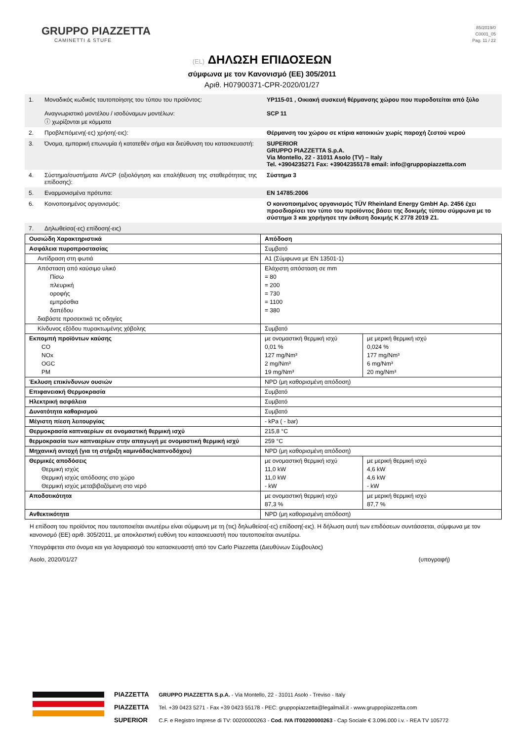GRUPPO PIAZZETTA
CAMINETTI & STUFE
85/2019/0
C0001_05
Pag. 11 / 22
(EL) ΔΗΛΩΣΗ ΕΠΙΔΟΣΕΩΝ
σύμφωνα με τον Κανονισμό (ΕΕ) 305/2011
Αριθ. H07900371-CPR-2020/01/27
1. Μοναδικός κωδικός ταυτοποίησης του τύπου του προϊόντος:
Αναγνωριστικό μοντέλου / ισοδύναμων μοντέλων:
ⓘ χωρίζονται με κόμματα
YP115-01 , Οικιακή συσκευή θέρμανσης χώρου που πυροδοτείται από ξύλο
SCP 11
2. Προβλεπόμενη(-ες) χρήση(-εις): Θέρμανση του χώρου σε κτίρια κατοικιών χωρίς παροχή ζεστού νερού
3. Όνομα, εμπορική επωνυμία ή κατατεθέν σήμα και διεύθυνση του κατασκευαστή:
SUPERIOR
GRUPPO PIAZZETTA S.p.A.
Via Montello, 22 - 31011 Asolo (TV) – Italy
Tel. +3904235271 Fax: +39042355178 email: info@gruppopiazzetta.com
4. Σύστημα/συστήματα AVCP (αξιολόγηση και επαλήθευση της σταθερότητας της επίδοσης):
Σύστημα 3
5. Εναρμονισμένα πρότυπα: EN 14785:2006
6. Κοινοποιημένος οργανισμός: Ο κοινοποιημένος οργανισμός TÜV Rheinland Energy GmbH Αρ. 2456 έχει προσδιορίσει τον τύπο του προϊόντος βάσει της δοκιμής τύπου σύμφωνα με το σύστημα 3 και χορήγησε την έκθεση δοκιμής K 2778 2019 Z1.
7. Δηλωθείσα(-ες) επίδοση(-εις)
| Ουσιώδη Χαρακτηριστικά | Απόδοση | |
| Ασφάλεια πυροπροστασίας | Συμβατό | |
| Αντίδραση στη φωτιά | A1 (Σύμφωνα με EN 13501-1) | |
| Απόσταση από καύσιμο υλικό Πίσω πλευρική οροφής εμπρόσθια δαπέδου διαβάστε προσεκτικά τις οδηγίες | Ελάχιστη απόσταση σε mm = 80 = 200 = 730 = 1100 = 380 | |
| Κίνδυνος εξόδου πυρακτωμένης χόβολης | Συμβατό | |
| Εκπομπή προϊόντων καύσης CO NOx OGC PM | με ονομαστική θερμική ισχύ 0,01 % 127 mg/Nm³ 2 mg/Nm³ 19 mg/Nm³ | με μερική θερμική ισχύ 0,024 % 177 mg/Nm³ 6 mg/Nm³ 20 mg/Nm³ |
| Έκλυση επικίνδυνων ουσιών | NPD (μη καθορισμένη απόδοση) | |
| Επιφανειακή Θερμοκρασία | Συμβατό | |
| Ηλεκτρική ασφάλεια | Συμβατό | |
| Δυνατότητα καθαρισμού | Συμβατό | |
| Μέγιστη πίεση λειτουργίας | - kPa ( - bar) | |
| Θερμοκρασία καπναερίων σε ονομαστική θερμική ισχύ | 215,8 °C | |
| θερμοκρασία των καπναερίων στην απαγωγή με ονομαστική θερμική ισχύ | 259 °C | |
| Μηχανική αντοχή (για τη στήριξη καμινάδας/καπνοδόχου) | NPD (μη καθορισμένη απόδοση) | |
| Θερμικές αποδόσεις Θερμική ισχύς Θερμική ισχύς απόδοσης στο χώρο Θερμική ισχύς μεταβιβαζόμενη στο νερό | με ονομαστική θερμική ισχύ 11,0 kW 11,0 kW - kW | με μερική θερμική ισχύ 4,6 kW 4,6 kW - kW |
| Αποδοτικότητα | με ονομαστική θερμική ισχύ 87,3 % | με μερική θερμική ισχύ 87,7 % |
| Ανθεκτικότητα | NPD (μη καθορισμένη απόδοση) | |
Η επίδοση του προϊόντος που ταυτοποιείται ανωτέρω είναι σύμφωνη με τη (τις) δηλωθείσα(-ες) επίδοση(-εις). Η δήλωση αυτή των επιδόσεων συντάσσεται, σύμφωνα με τον κανονισμό (ΕΕ) αριθ. 305/2011, με αποκλειστική ευθύνη του κατασκευαστή που ταυτοποιείται ανωτέρω.
Υπογράφεται στο όνομα και για λογαριασμό του κατασκευαστή από τον Carlo Piazzetta (Διευθύνων Σύμβουλος)
Asolo, 2020/01/27 (υπογραφή)
PIAZZETTA
PIAZZETTA
SUPERIOR
GRUPPO PIAZZETTA S.p.A. - Via Montello, 22 - 31011 Asolo - Treviso - Italy
Tel. +39 0423 5271 - Fax +39 0423 55178 - PEC: gruppopiazzetta@legalmail.it - www.gruppopiazzetta.com
C.F. e Registro Imprese di TV: 00200000263 - Cod. IVA IT00200000263 - Cap Sociale € 3.096.000 i.v. - REA TV 105772